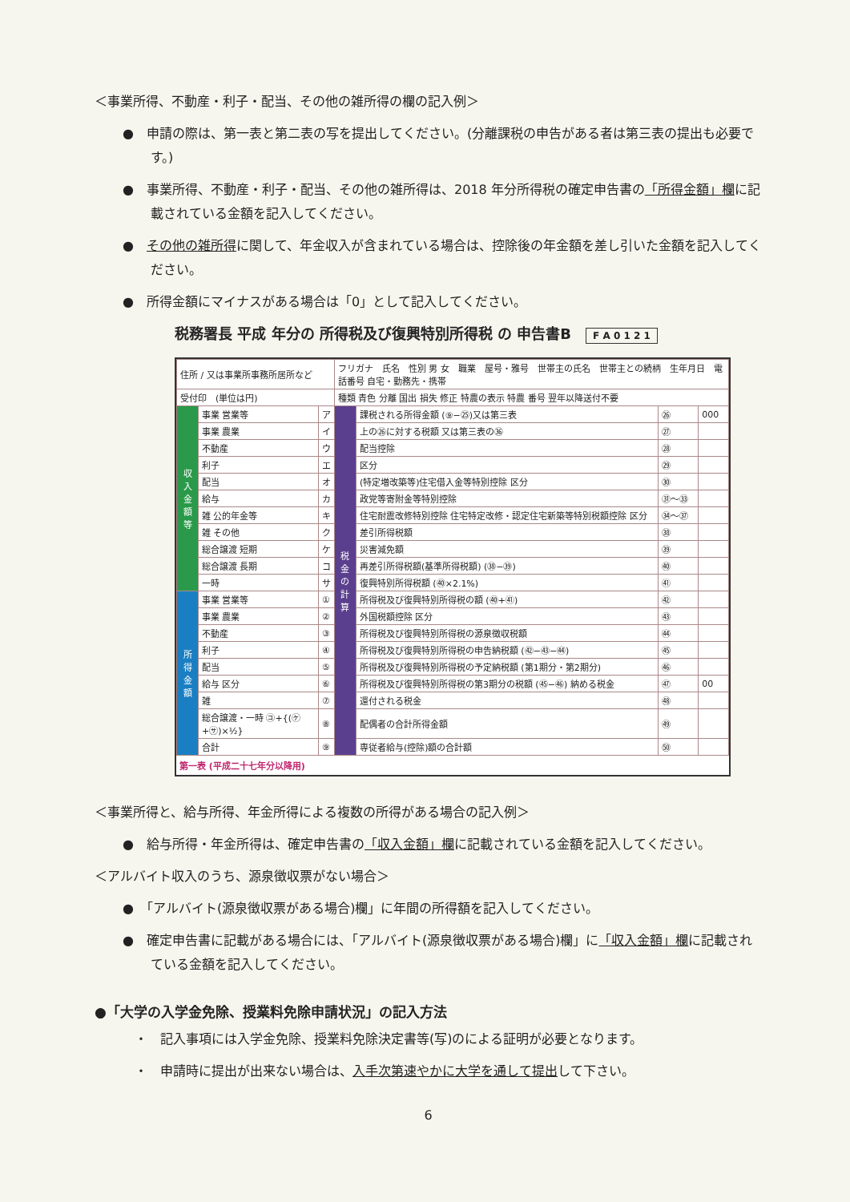＜事業所得、不動産・利子・配当、その他の雑所得の欄の記入例＞
●　申請の際は、第一表と第二表の写を提出してください。(分離課税の申告がある者は第三表の提出も必要です。)
●　事業所得、不動産・利子・配当、その他の雑所得は、2018 年分所得税の確定申告書の「所得金額」欄に記載されている金額を記入してください。
●　その他の雑所得に関して、年金収入が含まれている場合は、控除後の年金額を差し引いた金額を記入してください。
●　所得金額にマイナスがある場合は「0」として記入してください。
税務署長 平成 年分の 所得税及び復興特別所得税 の 申告書B　F A 0 1 2 1
| 住所 / 又は事業所事務所居所など | | | フリガナ 氏名 性別 男 女 職業 屋号・雅号 世帯主の氏名 世帯主との続柄 生年月日 電話番号 自宅・勤務先・携帯 | | | |
| 受付印 (単位は円) | | | 種類 青色 分離 国出 損失 修正 特農の表示 特農 番号 翌年以降送付不要 | | | |
| 収入金額等 | 事業 営業等 | ア | 税金の計算 | 課税される所得金額 (⑨−㉕)又は第三表 | ㉖ | 000 |
| | 事業 農業 | イ | | 上の㉖に対する税額 又は第三表の㊱ | ㉗ | |
| | 不動産 | ウ | | 配当控除 | ㉘ | |
| | 利子 | エ | | 区分 | ㉙ | |
| | 配当 | オ | | (特定増改築等)住宅借入金等特別控除 区分 | ㉚ | |
| | 給与 | カ | | 政党等寄附金等特別控除 | ㉛〜㉝ | |
| | 雑 公的年金等 | キ | | 住宅耐震改修特別控除 住宅特定改修・認定住宅新築等特別税額控除 区分 | ㉞〜㊲ | |
| | 雑 その他 | ク | | 差引所得税額 | ㊳ | |
| | 総合譲渡 短期 | ケ | | 災害減免額 | ㊴ | |
| | 総合譲渡 長期 | コ | | 再差引所得税額(基準所得税額) (㊳−㊴) | ㊵ | |
| | 一時 | サ | | 復興特別所得税額 (㊵×2.1%) | ㊶ | |
| 所得金額 | 事業 営業等 | ① | | 所得税及び復興特別所得税の額 (㊵+㊶) | ㊷ | |
| | 事業 農業 | ② | | 外国税額控除 区分 | ㊸ | |
| | 不動産 | ③ | | 所得税及び復興特別所得税の源泉徴収税額 | ㊹ | |
| | 利子 | ④ | | 所得税及び復興特別所得税の申告納税額 (㊷−㊸−㊹) | ㊺ | |
| | 配当 | ⑤ | | 所得税及び復興特別所得税の予定納税額 (第1期分・第2期分) | ㊻ | |
| | 給与 区分 | ⑥ | | 所得税及び復興特別所得税の第3期分の税額 (㊺−㊻) 納める税金 | ㊼ | 00 |
| | 雑 | ⑦ | | 還付される税金 | ㊽ | |
| | 総合譲渡・一時 ㋙+{(㋘+㋚)×½} | ⑧ | | 配偶者の合計所得金額 | ㊾ | |
| | 合計 | ⑨ | | 専従者給与(控除)額の合計額 | ㊿ | |
第一表 (平成二十七年分以降用)
＜事業所得と、給与所得、年金所得による複数の所得がある場合の記入例＞
●　給与所得・年金所得は、確定申告書の「収入金額」欄に記載されている金額を記入してください。
＜アルバイト収入のうち、源泉徴収票がない場合＞
●　「アルバイト(源泉徴収票がある場合)欄」に年間の所得額を記入してください。
●　確定申告書に記載がある場合には、「アルバイト(源泉徴収票がある場合)欄」に「収入金額」欄に記載されている金額を記入してください。
●「大学の入学金免除、授業料免除申請状況」の記入方法
・　記入事項には入学金免除、授業料免除決定書等(写)のによる証明が必要となります。
・　申請時に提出が出来ない場合は、入手次第速やかに大学を通して提出して下さい。
6